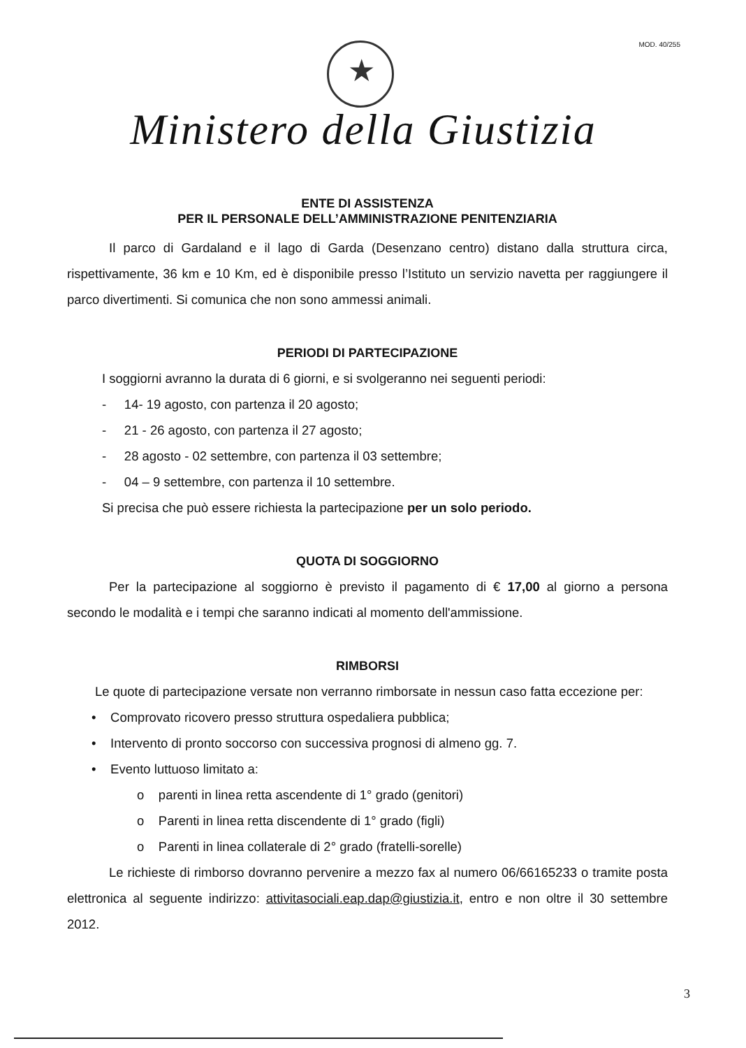MOD. 40/255
★
Ministero della Giustizia
ENTE DI ASSISTENZA
PER IL PERSONALE DELL’AMMINISTRAZIONE PENITENZIARIA
Il parco di Gardaland e il lago di Garda (Desenzano centro) distano dalla struttura circa, rispettivamente, 36 km e 10 Km, ed è disponibile presso l’Istituto un servizio navetta per raggiungere il parco divertimenti. Si comunica che non sono ammessi animali.
PERIODI DI PARTECIPAZIONE
I soggiorni avranno la durata di 6 giorni, e si svolgeranno nei seguenti periodi:
- 14- 19 agosto, con partenza il 20 agosto;
- 21 - 26 agosto, con partenza il 27 agosto;
- 28 agosto - 02 settembre, con partenza il 03 settembre;
- 04 – 9 settembre, con partenza il 10 settembre.
Si precisa che può essere richiesta la partecipazione per un solo periodo.
QUOTA DI SOGGIORNO
Per la partecipazione al soggiorno è previsto il pagamento di € 17,00 al giorno a persona secondo le modalità e i tempi che saranno indicati al momento dell'ammissione.
RIMBORSI
Le quote di partecipazione versate non verranno rimborsate in nessun caso fatta eccezione per:
• Comprovato ricovero presso struttura ospedaliera pubblica;
• Intervento di pronto soccorso con successiva prognosi di almeno gg. 7.
• Evento luttuoso limitato a:
o parenti in linea retta ascendente di 1° grado (genitori)
o Parenti in linea retta discendente di 1° grado (figli)
o Parenti in linea collaterale di 2° grado (fratelli-sorelle)
Le richieste di rimborso dovranno pervenire a mezzo fax al numero 06/66165233 o tramite posta elettronica al seguente indirizzo: attivitasociali.eap.dap@giustizia.it, entro e non oltre il 30 settembre 2012.
3